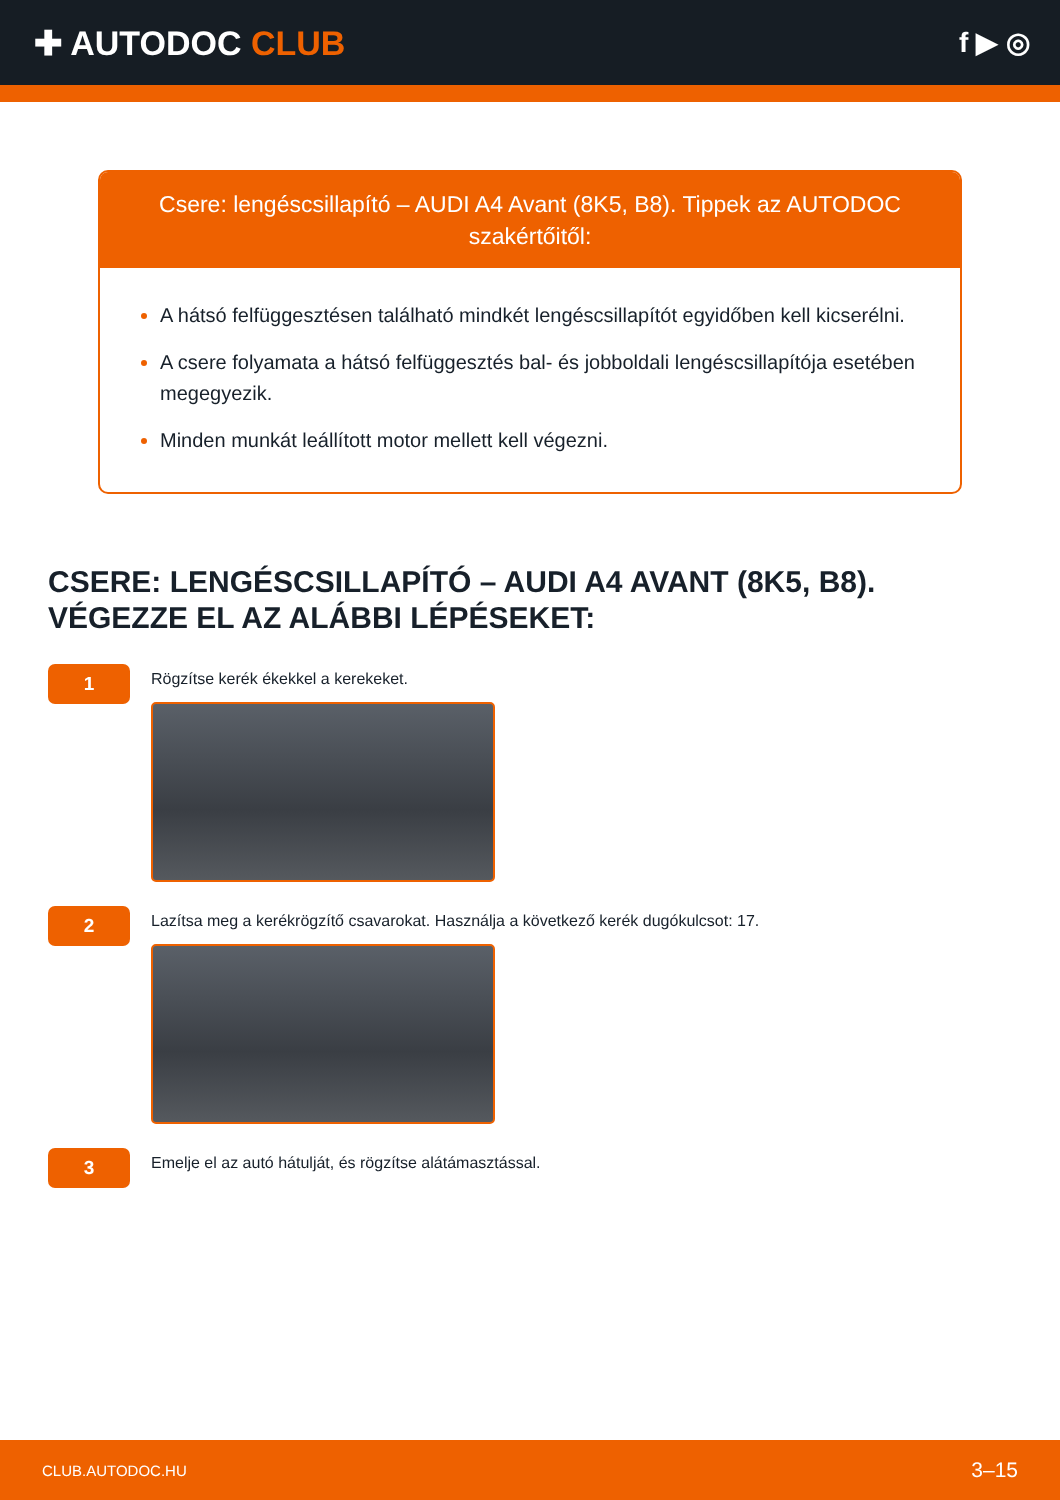✚ AUTODOC CLUB
f ▶ ◎
Csere: lengéscsillapító – AUDI A4 Avant (8K5, B8). Tippek az AUTODOC szakértőitől:
A hátsó felfüggesztésen található mindkét lengéscsillapítót egyidőben kell kicserélni.
A csere folyamata a hátsó felfüggesztés bal- és jobboldali lengéscsillapítója esetében megegyezik.
Minden munkát leállított motor mellett kell végezni.
CSERE: LENGÉSCSILLAPÍTÓ – AUDI A4 AVANT (8K5, B8). VÉGEZZE EL AZ ALÁBBI LÉPÉSEKET:
1
Rögzítse kerék ékekkel a kerekeket.
2
Lazítsa meg a kerékrögzítő csavarokat. Használja a következő kerék dugókulcsot: 17.
3
Emelje el az autó hátulját, és rögzítse alátámasztással.
CLUB.AUTODOC.HU 3–15